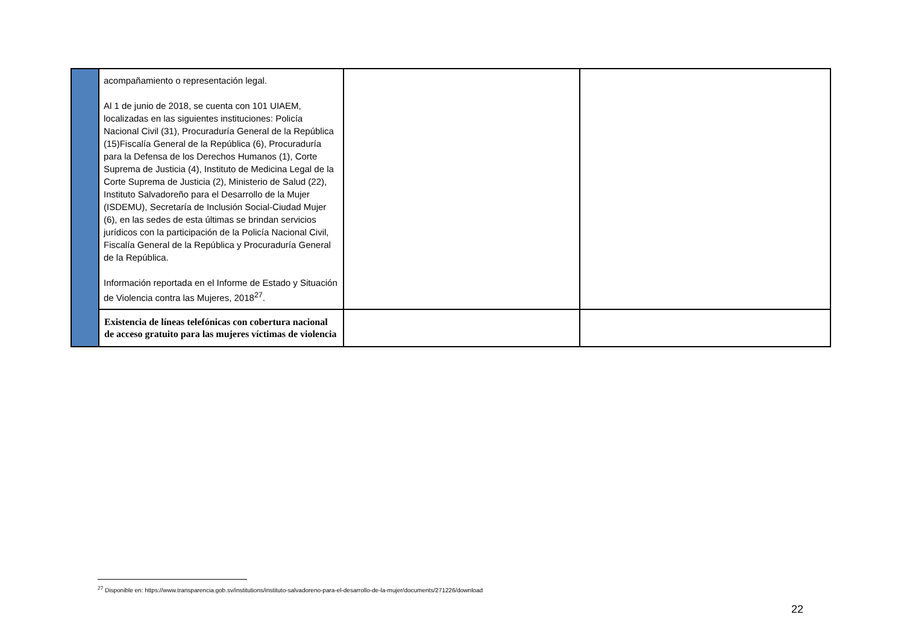| | acompañamiento o representación legal. Al 1 de junio de 2018, se cuenta con 101 UIAEM, localizadas en las siguientes instituciones: Policía Nacional Civil (31), Procuraduría General de la República (15)Fiscalía General de la República (6), Procuraduría para la Defensa de los Derechos Humanos (1), Corte Suprema de Justicia (4), Instituto de Medicina Legal de la Corte Suprema de Justicia (2), Ministerio de Salud (22), Instituto Salvadoreño para el Desarrollo de la Mujer (ISDEMU), Secretaría de Inclusión Social-Ciudad Mujer (6), en las sedes de esta últimas se brindan servicios jurídicos con la participación de la Policía Nacional Civil, Fiscalía General de la República y Procuraduría General de la República. Información reportada en el Informe de Estado y Situación de Violencia contra las Mujeres, 2018<sup>27</sup>. | | |
| | Existencia de líneas telefónicas con cobertura nacional de acceso gratuito para las mujeres víctimas de violencia | | |
<sup>27</sup> Disponible en: https://www.transparencia.gob.sv/institutions/instituto-salvadoreno-para-el-desarrollo-de-la-mujer/documents/271226/download
22